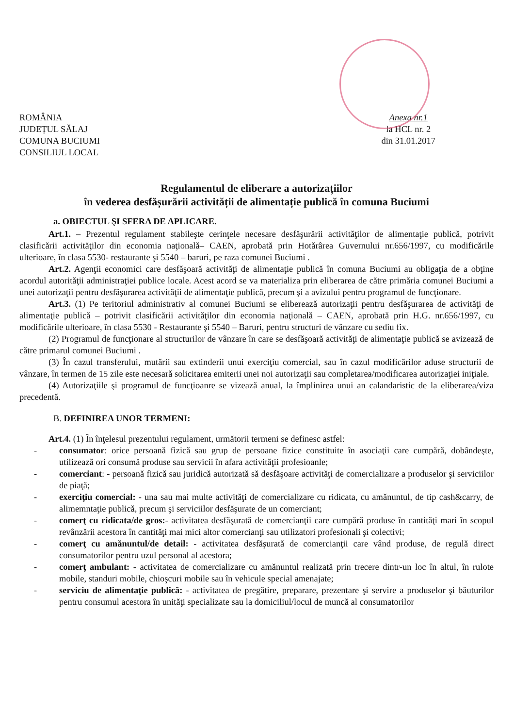ROMÂNIA
JUDEȚUL SĂLAJ
COMUNA BUCIUMI
CONSILIUL LOCAL
Anexa nr.1
la HCL nr. 2
din 31.01.2017
Regulamentul de eliberare a autorizațiilor
în vederea desfășurării activității de alimentație publică în comuna Buciumi
a. OBIECTUL ŞI SFERA DE APLICARE.
Art.1. – Prezentul regulament stabileşte cerinţele necesare desfăşurării activităţilor de alimentaţie publică, potrivit clasificării activităţilor din economia naţională– CAEN, aprobată prin Hotărârea Guvernului nr.656/1997, cu modificările ulterioare, în clasa 5530- restaurante şi 5540 – baruri, pe raza comunei Buciumi .
Art.2. Agenţii economici care desfăşoară activităţi de alimentaţie publică în comuna Buciumi au obligaţia de a obţine acordul autorităţii administraţiei publice locale. Acest acord se va materializa prin eliberarea de către primăria comunei Buciumi a unei autorizaţii pentru desfăşurarea activităţii de alimentaţie publică, precum şi a avizului pentru programul de funcţionare.
Art.3. (1) Pe teritoriul administrativ al comunei Buciumi se eliberează autorizaţii pentru desfăşurarea de activităţi de alimentaţie publică – potrivit clasificării activităţilor din economia naţională – CAEN, aprobată prin H.G. nr.656/1997, cu modificările ulterioare, în clasa 5530 - Restaurante şi 5540 – Baruri, pentru structuri de vânzare cu sediu fix.
(2) Programul de funcţionare al structurilor de vânzare în care se desfăşoară activităţi de alimentaţie publică se avizează de către primarul comunei Buciumi .
(3) În cazul transferului, mutării sau extinderii unui exerciţiu comercial, sau în cazul modificărilor aduse structurii de vânzare, în termen de 15 zile este necesară solicitarea emiterii unei noi autorizaţii sau completarea/modificarea autorizaţiei iniţiale.
(4) Autorizaţiile şi programul de funcţioanre se vizează anual, la împlinirea unui an calandaristic de la eliberarea/viza precedentă.
B. DEFINIREA UNOR TERMENI:
Art.4. (1) În înţelesul prezentului regulament, următorii termeni se definesc astfel:
- consumator: orice persoană fizică sau grup de persoane fizice constituite în asociaţii care cumpără, dobândeşte, utilizează ori consumă produse sau servicii în afara activităţii profesioanle;
- comerciant: - persoană fizică sau juridică autorizată să desfăşoare activităţi de comercializare a produselor şi serviciilor de piaţă;
- exerciţiu comercial: - una sau mai multe activităţi de comercializare cu ridicata, cu amănuntul, de tip cash&carry, de alimemntaţie publică, precum şi serviciilor desfăşurate de un comerciant;
- comerţ cu ridicata/de gros:- activitatea desfăşurată de comercianţii care cumpără produse în cantităţi mari în scopul revânzării acestora în cantităţi mai mici altor comercianţi sau utilizatori profesionali şi colectivi;
- comerţ cu amănuntul/de detail: - activitatea desfăşurată de comercianţii care vând produse, de regulă direct consumatorilor pentru uzul personal al acestora;
- comerţ ambulant: - activitatea de comercializare cu amănuntul realizată prin trecere dintr-un loc în altul, în rulote mobile, standuri mobile, chioşcuri mobile sau în vehicule special amenajate;
- serviciu de alimentaţie publică: - activitatea de pregătire, preparare, prezentare şi servire a produselor şi băuturilor pentru consumul acestora în unităţi specializate sau la domiciliul/locul de muncă al consumatorilor